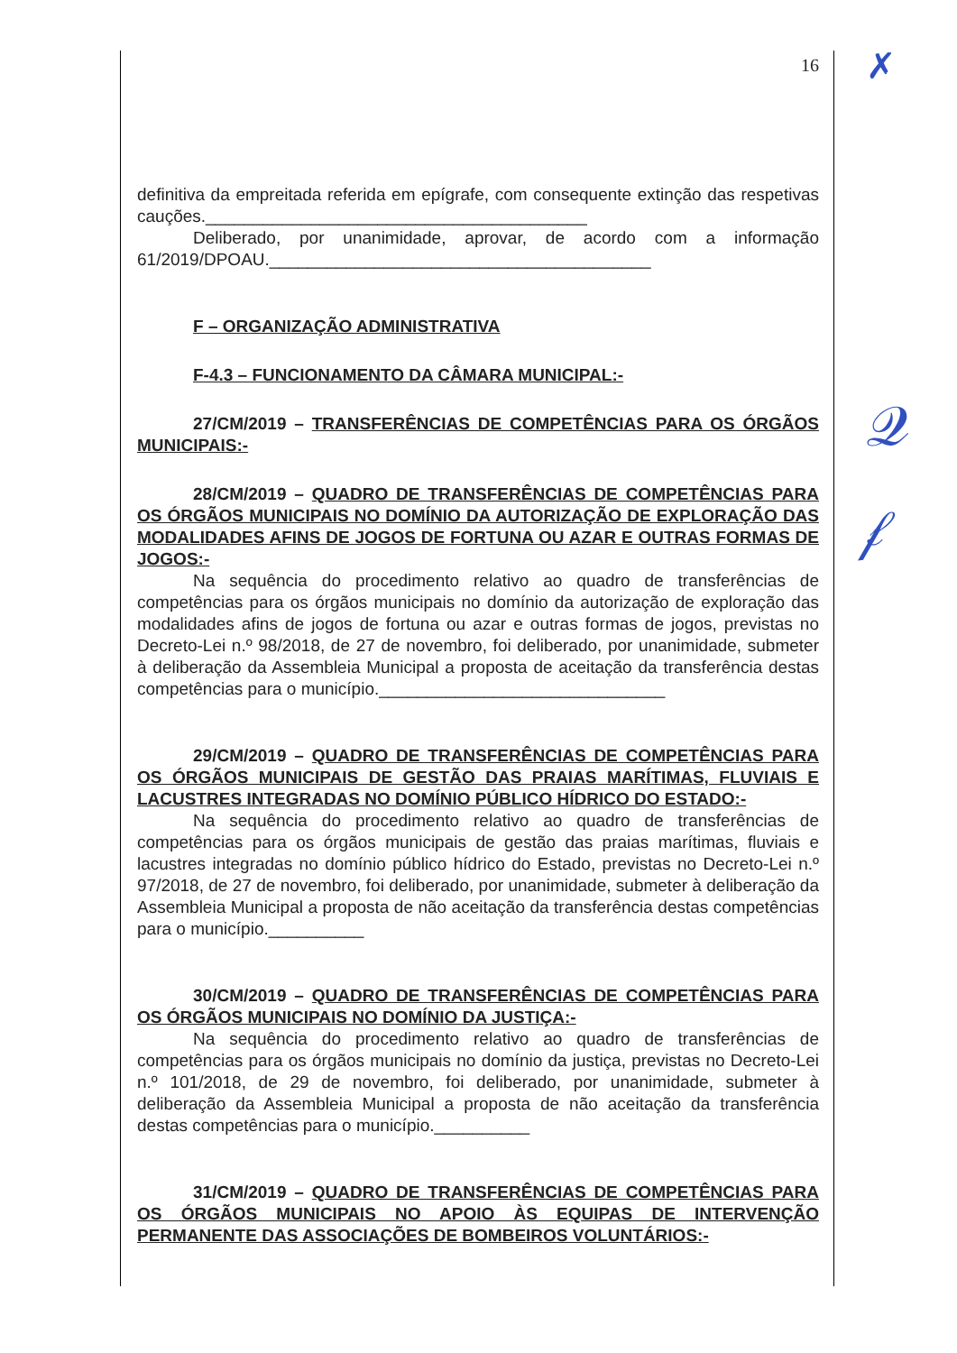16
definitiva da empreitada referida em epígrafe, com consequente extinção das respetivas cauções.________________________________________
Deliberado, por unanimidade, aprovar, de acordo com a informação 61/2019/DPOAU.________________________________________
F – ORGANIZAÇÃO ADMINISTRATIVA
F-4.3 – FUNCIONAMENTO DA CÂMARA MUNICIPAL:-
27/CM/2019 – TRANSFERÊNCIAS DE COMPETÊNCIAS PARA OS ÓRGÃOS MUNICIPAIS:-
28/CM/2019 – QUADRO DE TRANSFERÊNCIAS DE COMPETÊNCIAS PARA OS ÓRGÃOS MUNICIPAIS NO DOMÍNIO DA AUTORIZAÇÃO DE EXPLORAÇÃO DAS MODALIDADES AFINS DE JOGOS DE FORTUNA OU AZAR E OUTRAS FORMAS DE JOGOS:-
Na sequência do procedimento relativo ao quadro de transferências de competências para os órgãos municipais no domínio da autorização de exploração das modalidades afins de jogos de fortuna ou azar e outras formas de jogos, previstas no Decreto-Lei n.º 98/2018, de 27 de novembro, foi deliberado, por unanimidade, submeter à deliberação da Assembleia Municipal a proposta de aceitação da transferência destas competências para o município.______________________________
29/CM/2019 – QUADRO DE TRANSFERÊNCIAS DE COMPETÊNCIAS PARA OS ÓRGÃOS MUNICIPAIS DE GESTÃO DAS PRAIAS MARÍTIMAS, FLUVIAIS E LACUSTRES INTEGRADAS NO DOMÍNIO PÚBLICO HÍDRICO DO ESTADO:-
Na sequência do procedimento relativo ao quadro de transferências de competências para os órgãos municipais de gestão das praias marítimas, fluviais e lacustres integradas no domínio público hídrico do Estado, previstas no Decreto-Lei n.º 97/2018, de 27 de novembro, foi deliberado, por unanimidade, submeter à deliberação da Assembleia Municipal a proposta de não aceitação da transferência destas competências para o município.__________
30/CM/2019 – QUADRO DE TRANSFERÊNCIAS DE COMPETÊNCIAS PARA OS ÓRGÃOS MUNICIPAIS NO DOMÍNIO DA JUSTIÇA:-
Na sequência do procedimento relativo ao quadro de transferências de competências para os órgãos municipais no domínio da justiça, previstas no Decreto-Lei n.º 101/2018, de 29 de novembro, foi deliberado, por unanimidade, submeter à deliberação da Assembleia Municipal a proposta de não aceitação da transferência destas competências para o município.__________
31/CM/2019 – QUADRO DE TRANSFERÊNCIAS DE COMPETÊNCIAS PARA OS ÓRGÃOS MUNICIPAIS NO APOIO ÀS EQUIPAS DE INTERVENÇÃO PERMANENTE DAS ASSOCIAÇÕES DE BOMBEIROS VOLUNTÁRIOS:-
✗
𝒬
𝒻